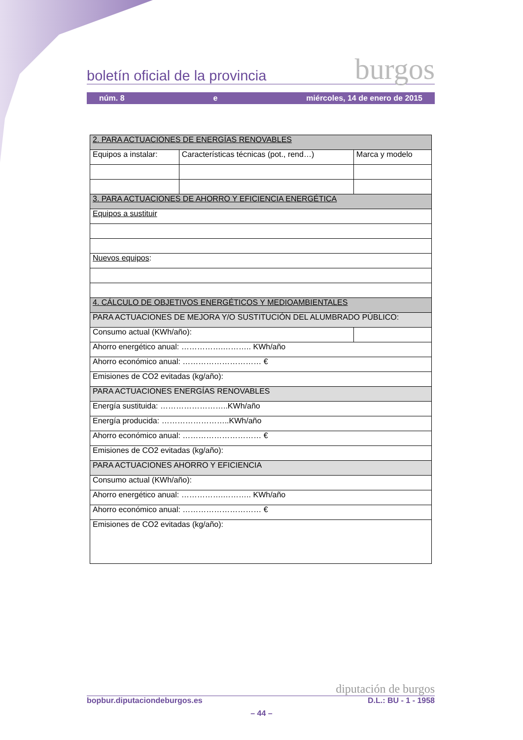boletín oficial de la provincia burgos
núm. 8 e miércoles, 14 de enero de 2015
| 2. PARA ACTUACIONES DE ENERGÍAS RENOVABLES | | |
| Equipos a instalar: | Características técnicas (pot., rend…) | Marca y modelo |
| 3. PARA ACTUACIONES DE AHORRO Y EFICIENCIA ENERGÉTICA | | |
| Equipos a sustituir | | |
| Nuevos equipos : | | |
| 4. CÁLCULO DE OBJETIVOS ENERGÉTICOS Y MEDIOAMBIENTALES | | |
| PARA ACTUACIONES DE MEJORA Y/O SUSTITUCIÓN DEL ALUMBRADO PÚBLICO: | | |
| Consumo actual (KWh/año): | | |
| Ahorro energético anual: …………….……….. KWh/año | | |
| Ahorro económico anual: ………………………… € | | |
| Emisiones de CO2 evitadas (kg/año): | | |
| PARA ACTUACIONES ENERGÍAS RENOVABLES | | |
| Energía sustituida: ……………………..KWh/año | | |
| Energía producida: ……………………..KWh/año | | |
| Ahorro económico anual: ………………………… € | | |
| Emisiones de CO2 evitadas (kg/año): | | |
| PARA ACTUACIONES AHORRO Y EFICIENCIA | | |
| Consumo actual (KWh/año): | | |
| Ahorro energético anual: …………….……….. KWh/año | | |
| Ahorro económico anual: ………………………… € | | |
| Emisiones de CO2 evitadas (kg/año): | | |
diputación de burgos
bopbur.diputaciondeburgos.es D.L.: BU - 1 - 1958
– 44 –